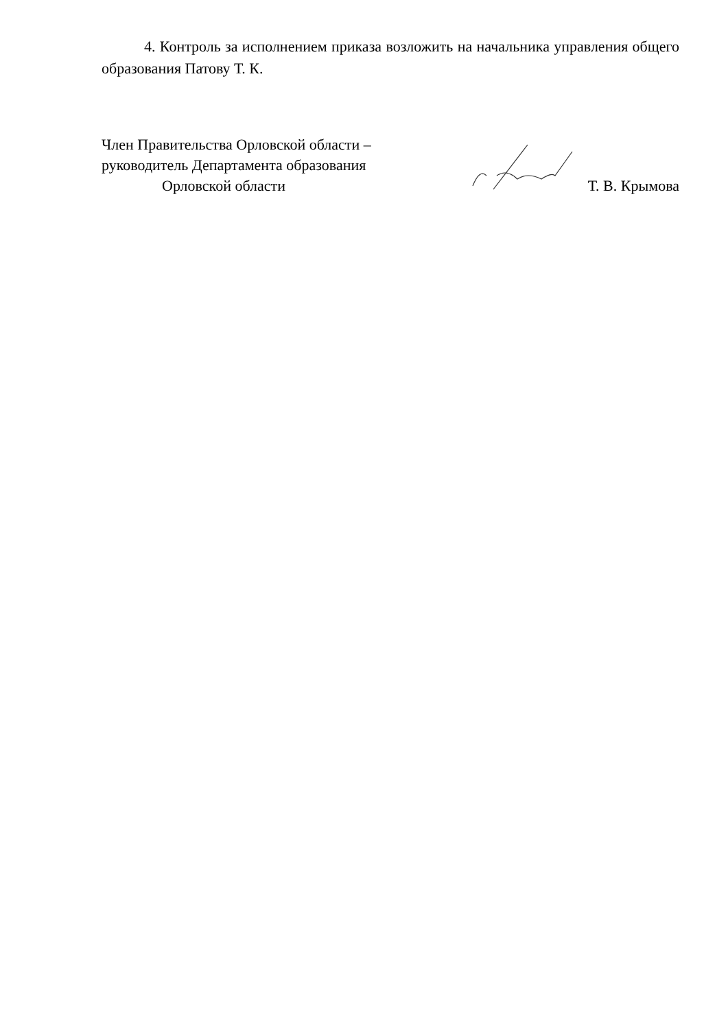4. Контроль за исполнением приказа возложить на начальника управления общего образования Патову Т. К.
Член Правительства Орловской области –
руководитель Департамента образования
Орловской области
Т. В. Крымова